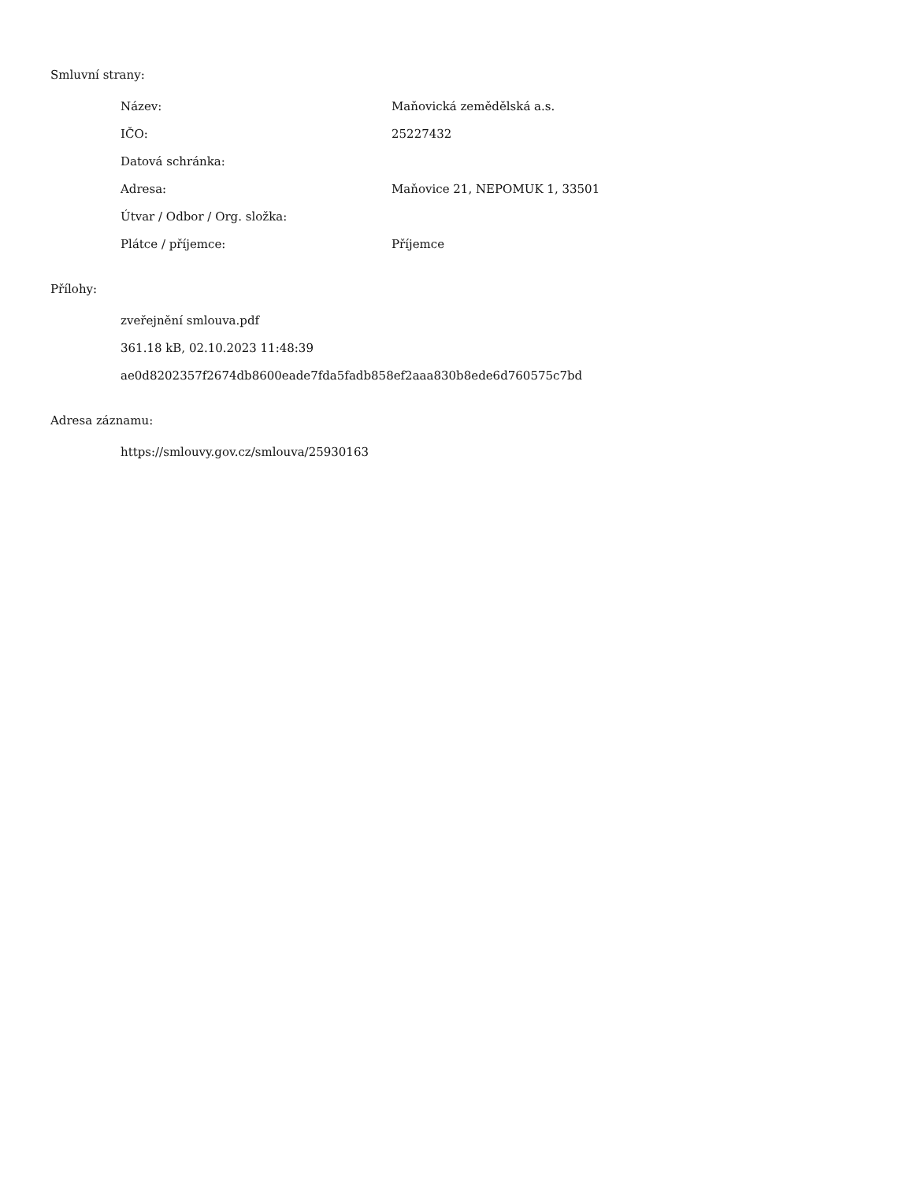Smluvní strany:
| Název: | Maňovická zemědělská a.s. |
| IČO: | 25227432 |
| Datová schránka: | |
| Adresa: | Maňovice 21, NEPOMUK 1, 33501 |
| Útvar / Odbor / Org. složka: | |
| Plátce / příjemce: | Příjemce |
Přílohy:
zveřejnění smlouva.pdf
361.18 kB, 02.10.2023 11:48:39
ae0d8202357f2674db8600eade7fda5fadb858ef2aaa830b8ede6d760575c7bd
Adresa záznamu:
https://smlouvy.gov.cz/smlouva/25930163